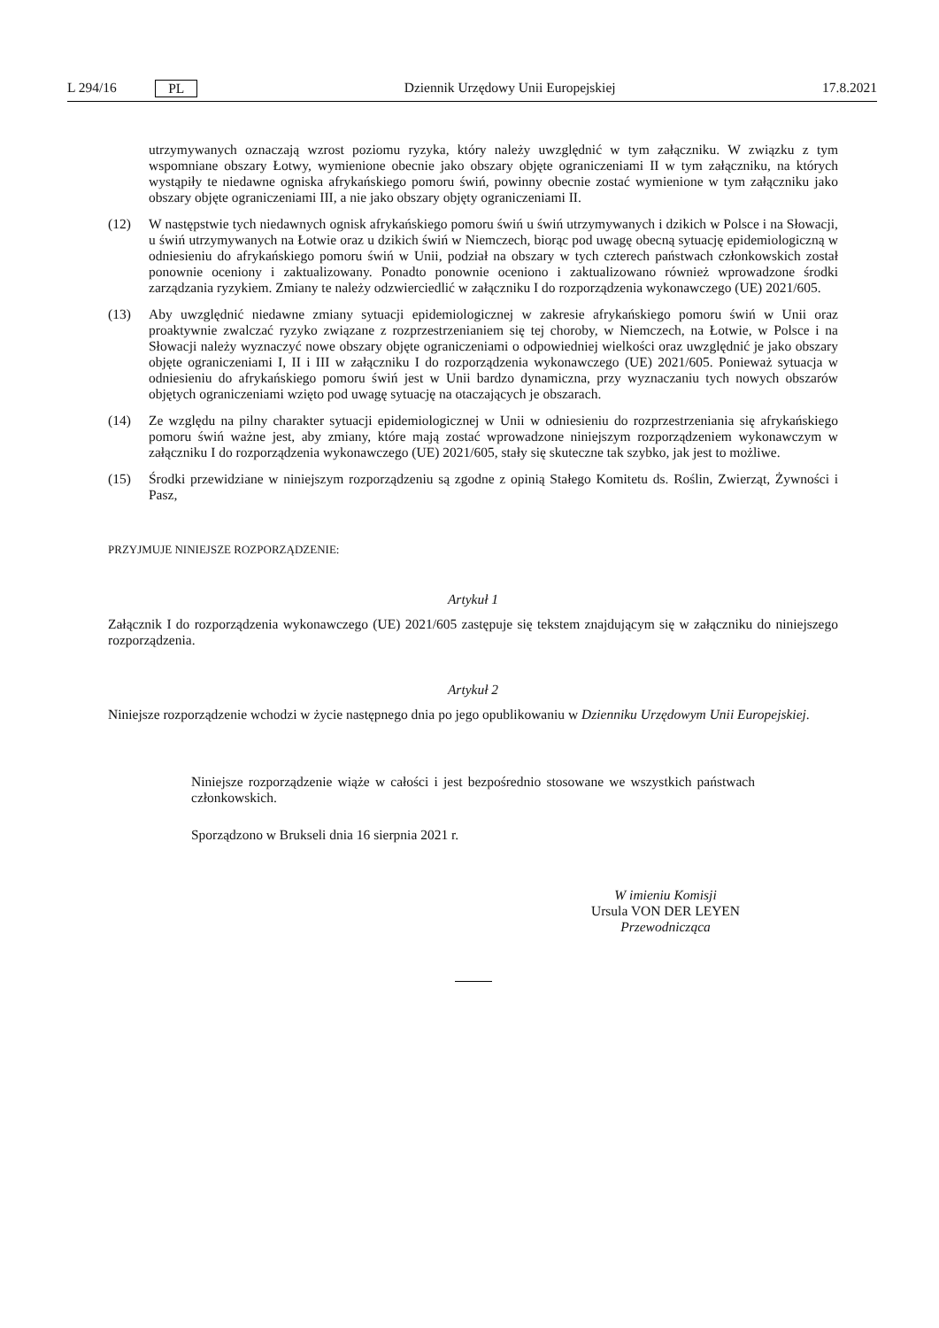L 294/16 PL Dziennik Urzędowy Unii Europejskiej 17.8.2021
utrzymywanych oznaczają wzrost poziomu ryzyka, który należy uwzględnić w tym załączniku. W związku z tym wspomniane obszary Łotwy, wymienione obecnie jako obszary objęte ograniczeniami II w tym załączniku, na których wystąpiły te niedawne ogniska afrykańskiego pomoru świń, powinny obecnie zostać wymienione w tym załączniku jako obszary objęte ograniczeniami III, a nie jako obszary objęty ograniczeniami II.
(12) W następstwie tych niedawnych ognisk afrykańskiego pomoru świń u świń utrzymywanych i dzikich w Polsce i na Słowacji, u świń utrzymywanych na Łotwie oraz u dzikich świń w Niemczech, biorąc pod uwagę obecną sytuację epidemiologiczną w odniesieniu do afrykańskiego pomoru świń w Unii, podział na obszary w tych czterech państwach członkowskich został ponownie oceniony i zaktualizowany. Ponadto ponownie oceniono i zaktualizowano również wprowadzone środki zarządzania ryzykiem. Zmiany te należy odzwierciedlić w załączniku I do rozporządzenia wykonawczego (UE) 2021/605.
(13) Aby uwzględnić niedawne zmiany sytuacji epidemiologicznej w zakresie afrykańskiego pomoru świń w Unii oraz proaktywnie zwalczać ryzyko związane z rozprzestrzenianiem się tej choroby, w Niemczech, na Łotwie, w Polsce i na Słowacji należy wyznaczyć nowe obszary objęte ograniczeniami o odpowiedniej wielkości oraz uwzględnić je jako obszary objęte ograniczeniami I, II i III w załączniku I do rozporządzenia wykonawczego (UE) 2021/605. Ponieważ sytuacja w odniesieniu do afrykańskiego pomoru świń jest w Unii bardzo dynamiczna, przy wyznaczaniu tych nowych obszarów objętych ograniczeniami wzięto pod uwagę sytuację na otaczających je obszarach.
(14) Ze względu na pilny charakter sytuacji epidemiologicznej w Unii w odniesieniu do rozprzestrzeniania się afrykańskiego pomoru świń ważne jest, aby zmiany, które mają zostać wprowadzone niniejszym rozporządzeniem wykonawczym w załączniku I do rozporządzenia wykonawczego (UE) 2021/605, stały się skuteczne tak szybko, jak jest to możliwe.
(15) Środki przewidziane w niniejszym rozporządzeniu są zgodne z opinią Stałego Komitetu ds. Roślin, Zwierząt, Żywności i Pasz,
PRZYJMUJE NINIEJSZE ROZPORZĄDZENIE:
Artykuł 1
Załącznik I do rozporządzenia wykonawczego (UE) 2021/605 zastępuje się tekstem znajdującym się w załączniku do niniejszego rozporządzenia.
Artykuł 2
Niniejsze rozporządzenie wchodzi w życie następnego dnia po jego opublikowaniu w Dzienniku Urzędowym Unii Europejskiej.
Niniejsze rozporządzenie wiąże w całości i jest bezpośrednio stosowane we wszystkich państwach członkowskich.
Sporządzono w Brukseli dnia 16 sierpnia 2021 r.
W imieniu Komisji
Ursula VON DER LEYEN
Przewodnicząca